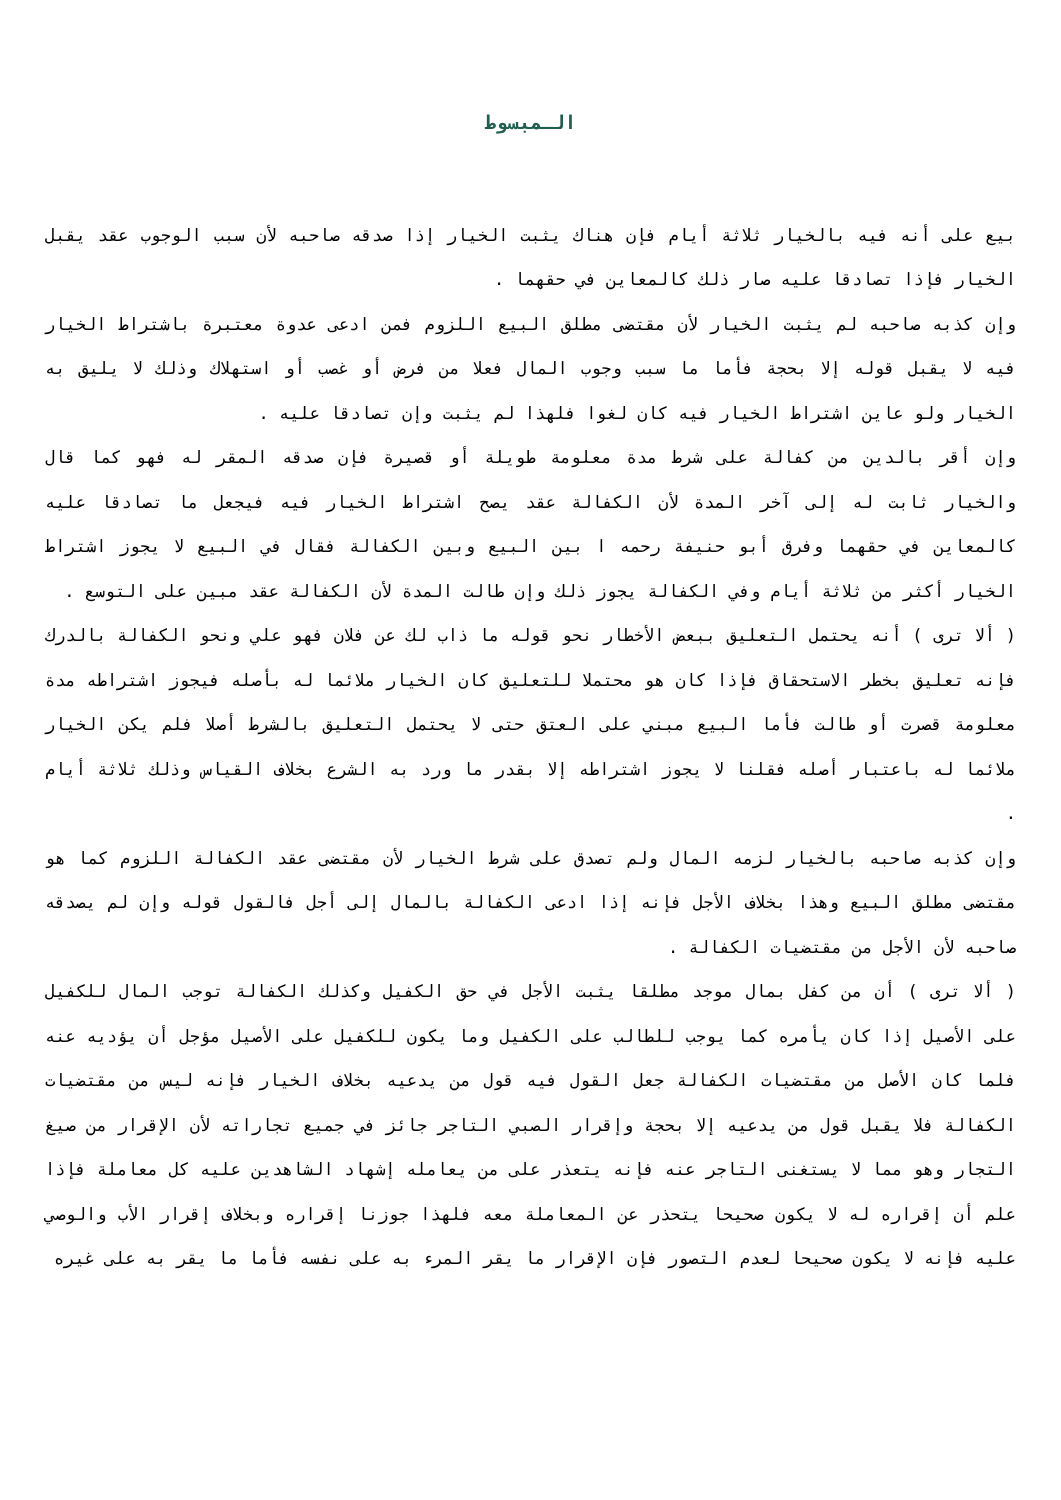الـمبسوط
بيع على أنه فيه بالخيار ثلاثة أيام فإن هناك يثبت الخيار إذا صدقه صاحبه لأن سبب الوجوب عقد يقبل الخيار فإذا تصادقا عليه صار ذلك كالمعاين في حقهما .
وإن كذبه صاحبه لم يثبت الخيار لأن مقتضى مطلق البيع اللزوم فمن ادعى عدوة معتبرة باشتراط الخيار فيه لا يقبل قوله إلا بحجة فأما ما سبب وجوب المال فعلا من فرض أو غصب أو استهلاك وذلك لا يليق به الخيار ولو عاين اشتراط الخيار فيه كان لغوا فلهذا لم يثبت وإن تصادقا عليه .
وإن أقر بالدين من كفالة على شرط مدة معلومة طويلة أو قصيرة فإن صدقه المقر له فهو كما قال والخيار ثابت له إلى آخر المدة لأن الكفالة عقد يصح اشتراط الخيار فيه فيجعل ما تصادقا عليه كالمعاين في حقهما وفرق أبو حنيفة رحمه ا بين البيع وبين الكفالة فقال في البيع لا يجوز اشتراط الخيار أكثر من ثلاثة أيام وفي الكفالة يجوز ذلك وإن طالت المدة لأن الكفالة عقد مبين على التوسع .
( ألا ترى ) أنه يحتمل التعليق ببعض الأخطار نحو قوله ما ذاب لك عن فلان فهو علي ونحو الكفالة بالدرك فإنه تعليق بخطر الاستحقاق فإذا كان هو محتملا للتعليق كان الخيار ملائما له بأصله فيجوز اشتراطه مدة معلومة قصرت أو طالت فأما البيع مبني على العتق حتى لا يحتمل التعليق بالشرط أصلا فلم يكن الخيار ملائما له باعتبار أصله فقلنا لا يجوز اشتراطه إلا بقدر ما ورد به الشرع بخلاف القياس وذلك ثلاثة أيام .
وإن كذبه صاحبه بالخيار لزمه المال ولم تصدق على شرط الخيار لأن مقتضى عقد الكفالة اللزوم كما هو مقتضى مطلق البيع وهذا بخلاف الأجل فإنه إذا ادعى الكفالة بالمال إلى أجل فالقول قوله وإن لم يصدقه صاحبه لأن الأجل من مقتضيات الكفالة .
( ألا ترى ) أن من كفل بمال موجد مطلقا يثبت الأجل في حق الكفيل وكذلك الكفالة توجب المال للكفيل على الأصيل إذا كان يأمره كما يوجب للطالب على الكفيل وما يكون للكفيل على الأصيل مؤجل أن يؤديه عنه فلما كان الأصل من مقتضيات الكفالة جعل القول فيه قول من يدعيه بخلاف الخيار فإنه ليس من مقتضيات الكفالة فلا يقبل قول من يدعيه إلا بحجة وإقرار الصبي التاجر جائز في جميع تجاراته لأن الإقرار من صيغ التجار وهو مما لا يستغنى التاجر عنه فإنه يتعذر على من يعامله إشهاد الشاهدين عليه كل معاملة فإذا علم أن إقراره له لا يكون صحيحا يتحذر عن المعاملة معه فلهذا جوزنا إقراره وبخلاف إقرار الأب والوصي عليه فإنه لا يكون صحيحا لعدم التصور فإن الإقرار ما يقر المرء به على نفسه فأما ما يقر به على غيره